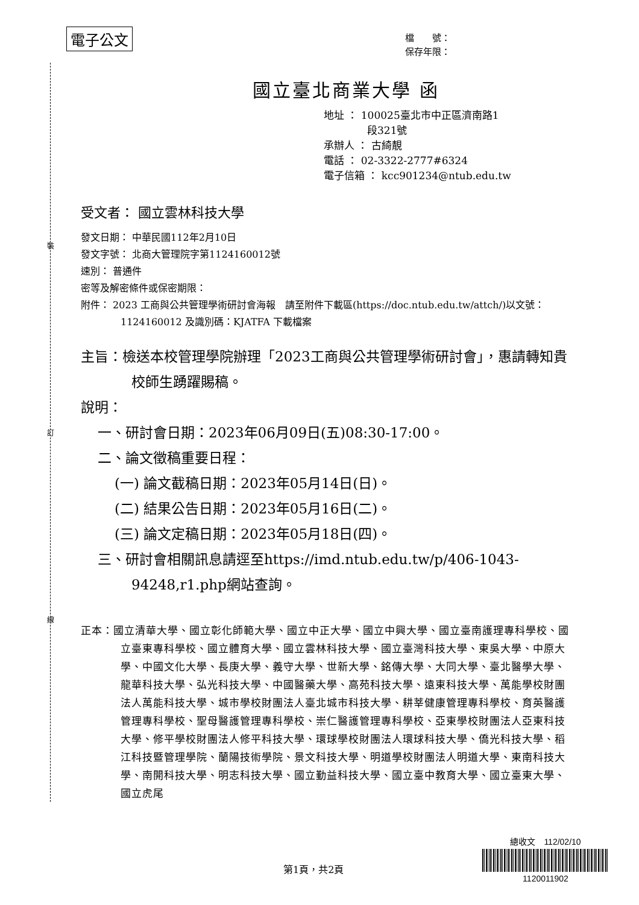電子公文
檔　　號：
保存年限：
裝
訂
線
國立臺北商業大學 函
地址 ： 100025臺北市中正區濟南路1
段321號
承辦人 ： 古綺靚
電話 ： 02-3322-2777#6324
電子信箱 ： kcc901234@ntub.edu.tw
受文者： 國立雲林科技大學
發文日期： 中華民國112年2月10日
發文字號： 北商大管理院字第1124160012號
速別： 普通件
密等及解密條件或保密期限：
附件： 2023 工商與公共管理學術研討會海報　請至附件下載區(https://doc.ntub.edu.tw/attch/)以文號：1124160012 及識別碼：KJATFA 下載檔案
主旨：檢送本校管理學院辦理「2023工商與公共管理學術研討會」，惠請轉知貴校師生踴躍賜稿。
說明：
一、研討會日期：2023年06月09日(五)08:30-17:00。
二、論文徵稿重要日程：
(一) 論文截稿日期：2023年05月14日(日)。
(二) 結果公告日期：2023年05月16日(二)。
(三) 論文定稿日期：2023年05月18日(四)。
三、研討會相關訊息請逕至https://imd.ntub.edu.tw/p/406-1043-94248,r1.php網站查詢。
正本：國立清華大學、國立彰化師範大學、國立中正大學、國立中興大學、國立臺南護理專科學校、國立臺東專科學校、國立體育大學、國立雲林科技大學、國立臺灣科技大學、東吳大學、中原大學、中國文化大學、長庚大學、義守大學、世新大學、銘傳大學、大同大學、臺北醫學大學、龍華科技大學、弘光科技大學、中國醫藥大學、高苑科技大學、遠東科技大學、萬能學校財團法人萬能科技大學、城市學校財團法人臺北城市科技大學、耕莘健康管理專科學校、育英醫護管理專科學校、聖母醫護管理專科學校、崇仁醫護管理專科學校、亞東學校財團法人亞東科技大學、修平學校財團法人修平科技大學、環球學校財團法人環球科技大學、僑光科技大學、稻江科技暨管理學院、蘭陽技術學院、景文科技大學、明道學校財團法人明道大學、東南科技大學、南開科技大學、明志科技大學、國立勤益科技大學、國立臺中教育大學、國立臺東大學、國立虎尾
第1頁，共2頁
總收文　112/02/10
1120011902